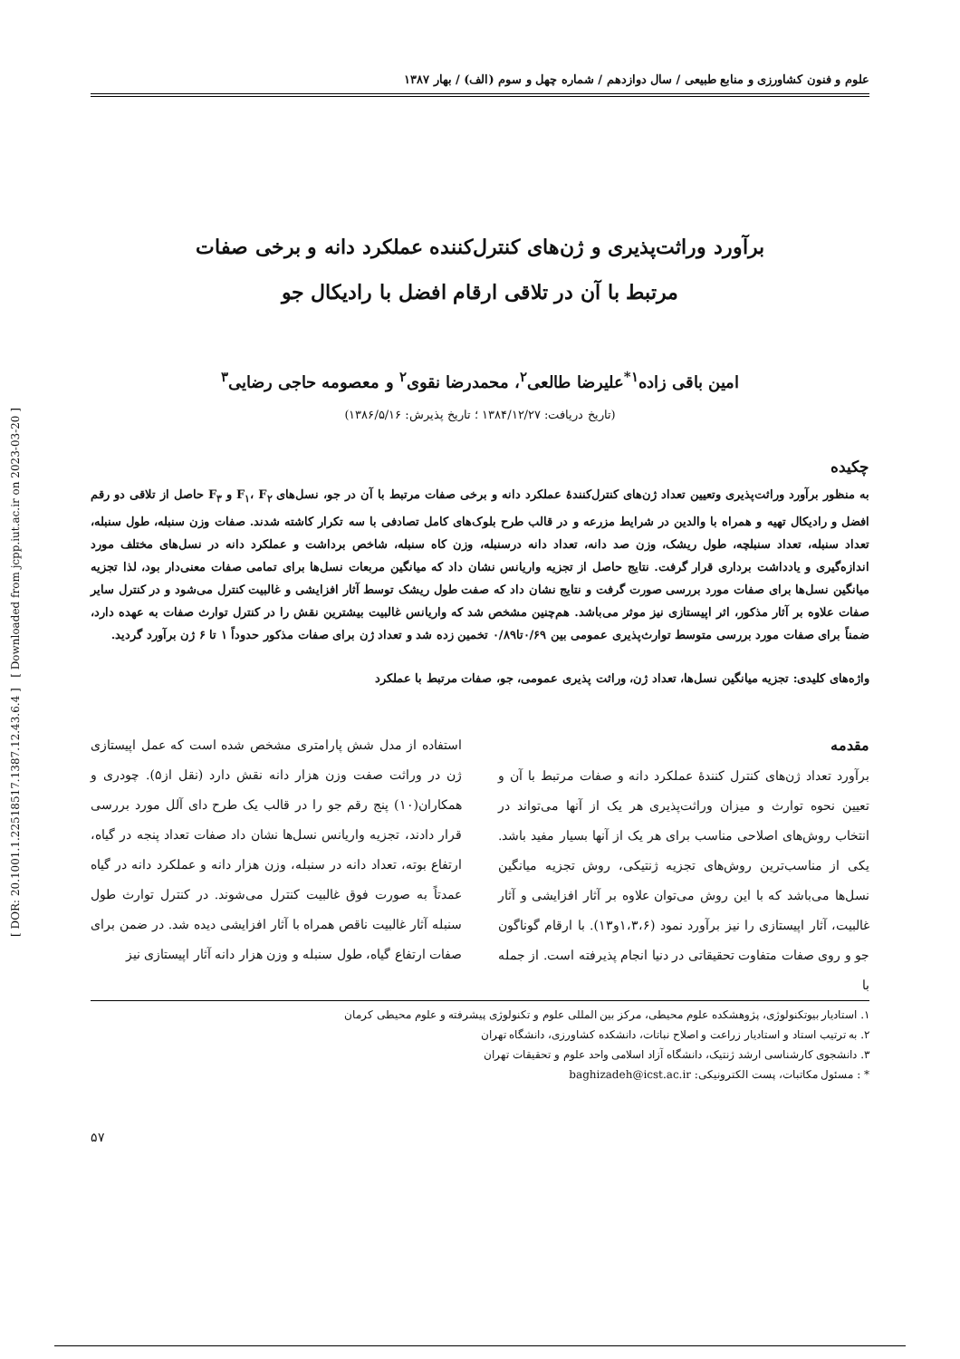علوم و فنون کشاورزی و منابع طبیعی / سال دوازدهم / شماره چهل و سوم (الف) / بهار ۱۳۸۷
برآورد وراثت‌پذیری و ژن‌های کنترل‌کننده عملکرد دانه و برخی صفات
مرتبط با آن در تلاقی ارقام افضل با رادیکال جو
امین باقی زاده<sup>۱*</sup>علیرضا طالعی<sup>۲</sup>، محمدرضا نقوی<sup>۲</sup> و معصومه حاجی رضایی<sup>۳</sup>
(تاریخ دریافت: ۱۳۸۴/۱۲/۲۷ ؛ تاریخ پذیرش: ۱۳۸۶/۵/۱۶)
چکیده
به منظور برآورد وراثت‌پذیری وتعیین تعداد ژن‌های کنترل‌کنندهٔ عملکرد دانه و برخی صفات مرتبط با آن در جو، نسل‌های F<sub>۱</sub>، F<sub>۲</sub> و F<sub>۳</sub> حاصل از تلاقی دو رقم افضل و رادیکال تهیه و همراه با والدین در شرایط مزرعه و در قالب طرح بلوک‌های کامل تصادفی با سه تکرار کاشته شدند. صفات وزن سنبله، طول سنبله، تعداد سنبله، تعداد سنبلچه، طول ریشک، وزن صد دانه، تعداد دانه درسنبله، وزن کاه سنبله، شاخص برداشت و عملکرد دانه در نسل‌های مختلف مورد اندازه‌گیری و یادداشت برداری قرار گرفت. نتایج حاصل از تجزیه واریانس نشان داد که میانگین مربعات نسل‌ها برای تمامی صفات معنی‌دار بود، لذا تجزیه میانگین نسل‌ها برای صفات مورد بررسی صورت گرفت و نتایج نشان داد که صفت طول ریشک توسط آثار افزایشی و غالبیت کنترل می‌شود و در کنترل سایر صفات علاوه بر آثار مذکور، اثر اپیستازی نیز موثر می‌باشد. هم‌چنین مشخص شد که واریانس غالبیت بیشترین نقش را در کنترل توارث صفات به عهده دارد، ضمناً برای صفات مورد بررسی متوسط توارث‌پذیری عمومی بین ۰/۶۹تا۰/۸۹ تخمین زده شد و تعداد ژن برای صفات مذکور حدوداً ۱ تا ۶ ژن برآورد گردید.
واژه‌های کلیدی: تجزیه میانگین نسل‌ها، تعداد ژن، وراثت پذیری عمومی، جو، صفات مرتبط با عملکرد
مقدمه
برآورد تعداد ژن‌های کنترل کنندهٔ عملکرد دانه و صفات مرتبط با آن و تعیین نحوه توارث و میزان وراثت‌پذیری هر یک از آنها می‌تواند در انتخاب روش‌های اصلاحی مناسب برای هر یک از آنها بسیار مفید باشد. یکی از مناسب‌ترین روش‌های تجزیه ژنتیکی، روش تجزیه میانگین نسل‌ها می‌باشد که با این روش می‌توان علاوه بر آثار افزایشی و آثار غالبیت، آثار اپیستازی را نیز برآورد نمود (۱،۳،۶و۱۳). با ارقام گوناگون جو و روی صفات متفاوت تحقیقاتی در دنیا انجام پذیرفته است. از جمله با
استفاده از مدل شش پارامتری مشخص شده است که عمل اپیستازی ژن در وراثت صفت وزن هزار دانه نقش دارد (نقل از۵). چودری و همکاران(۱۰) پنج رقم جو را در قالب یک طرح دای آلل مورد بررسی قرار دادند، تجزیه واریانس نسل‌ها نشان داد صفات تعداد پنجه در گیاه، ارتفاع بوته، تعداد دانه در سنبله، وزن هزار دانه و عملکرد دانه در گیاه عمدتاً به صورت فوق غالبیت کنترل می‌شوند. در کنترل توارث طول سنبله آثار غالبیت ناقص همراه با آثار افزایشی دیده شد. در ضمن برای صفات ارتفاع گیاه، طول سنبله و وزن هزار دانه آثار اپیستازی نیز
۱. استادیار بیوتکنولوژی، پژوهشکده علوم محیطی، مرکز بین المللی علوم و تکنولوژی پیشرفته و علوم محیطی کرمان
۲. به ترتیب استاد و استادیار زراعت و اصلاح نباتات، دانشکده کشاورزی، دانشگاه تهران
۳. دانشجوی کارشناسی ارشد ژنتیک، دانشگاه آزاد اسلامی واحد علوم و تحقیقات تهران
* : مسئول مکاتبات، پست الکترونیکی: baghizadeh@icst.ac.ir
۵۷
[ DOR: 20.1001.1.22518517.1387.12.43.6.4 ] [ Downloaded from jcpp.iut.ac.ir on 2023-03-20 ]